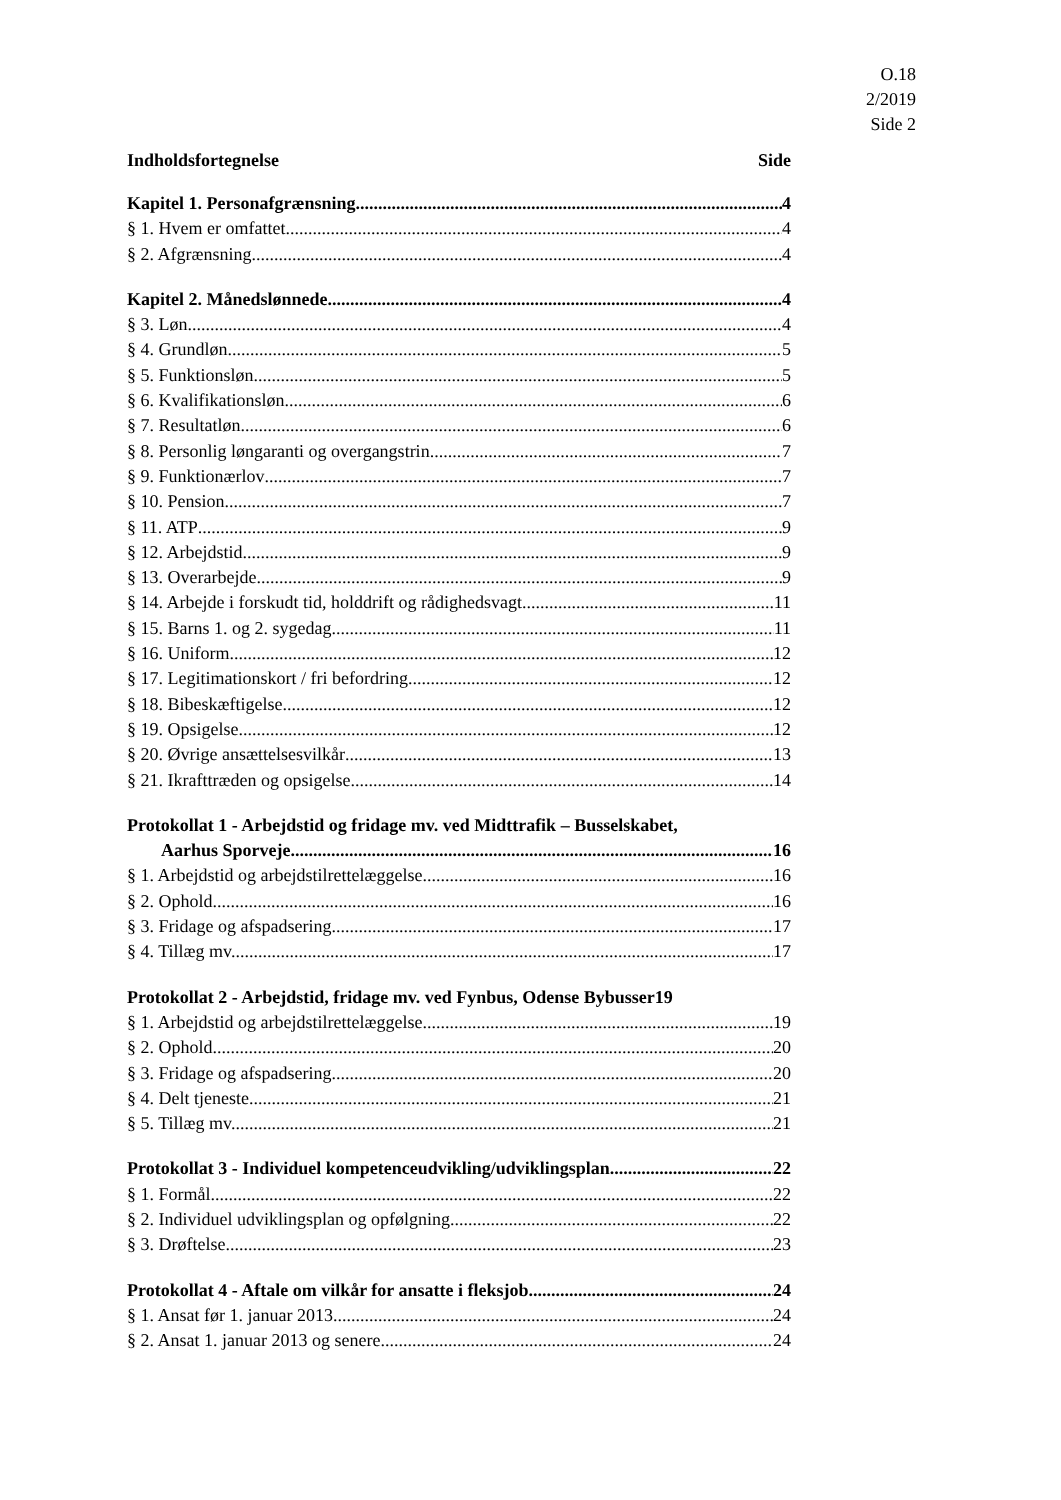O.18
2/2019
Side 2
Indholdsfortegnelse Side
Kapitel 1. Personafgrænsning 4
§ 1. Hvem er omfattet 4
§ 2. Afgrænsning 4
Kapitel 2. Månedslønnede 4
§ 3. Løn 4
§ 4. Grundløn 5
§ 5. Funktionsløn 5
§ 6. Kvalifikationsløn 6
§ 7. Resultatløn 6
§ 8. Personlig løngaranti og overgangstrin 7
§ 9. Funktionærlov 7
§ 10. Pension 7
§ 11. ATP 9
§ 12. Arbejdstid 9
§ 13. Overarbejde 9
§ 14. Arbejde i forskudt tid, holddrift og rådighedsvagt 11
§ 15. Barns 1. og 2. sygedag 11
§ 16. Uniform 12
§ 17. Legitimationskort / fri befordring 12
§ 18. Bibeskæftigelse 12
§ 19. Opsigelse 12
§ 20. Øvrige ansættelsesvilkår 13
§ 21. Ikrafttræden og opsigelse 14
Protokollat 1 - Arbejdstid og fridage mv. ved Midttrafik – Busselskabet,
Aarhus Sporveje 16
§ 1. Arbejdstid og arbejdstilrettelæggelse 16
§ 2. Ophold 16
§ 3. Fridage og afspadsering 17
§ 4. Tillæg mv. 17
Protokollat 2 - Arbejdstid, fridage mv. ved Fynbus, Odense Bybusser19
§ 1. Arbejdstid og arbejdstilrettelæggelse 19
§ 2. Ophold 20
§ 3. Fridage og afspadsering 20
§ 4. Delt tjeneste 21
§ 5. Tillæg mv. 21
Protokollat 3 - Individuel kompetenceudvikling/udviklingsplan 22
§ 1. Formål 22
§ 2. Individuel udviklingsplan og opfølgning 22
§ 3. Drøftelse 23
Protokollat 4 - Aftale om vilkår for ansatte i fleksjob 24
§ 1. Ansat før 1. januar 2013 24
§ 2. Ansat 1. januar 2013 og senere 24